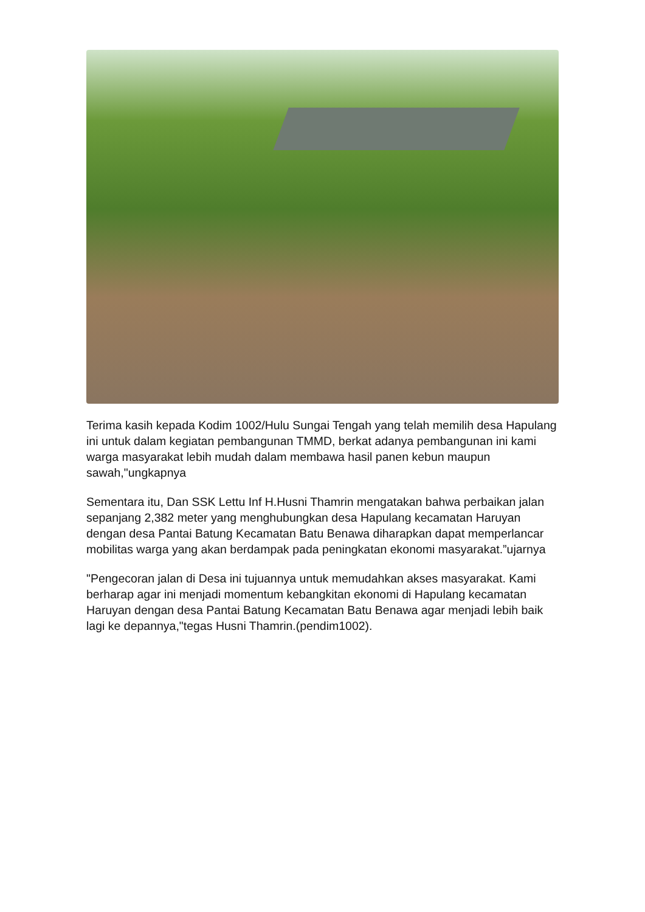Terima kasih kepada Kodim 1002/Hulu Sungai Tengah yang telah memilih desa Hapulang ini untuk dalam kegiatan pembangunan TMMD, berkat adanya pembangunan ini kami warga masyarakat lebih mudah dalam membawa hasil panen kebun maupun sawah,"ungkapnya
Sementara itu, Dan SSK Lettu Inf H.Husni Thamrin mengatakan bahwa perbaikan jalan sepanjang 2,382 meter yang menghubungkan desa Hapulang kecamatan Haruyan dengan desa Pantai Batung Kecamatan Batu Benawa diharapkan dapat memperlancar mobilitas warga yang akan berdampak pada peningkatan ekonomi masyarakat.”ujarnya
"Pengecoran jalan di Desa ini tujuannya untuk memudahkan akses masyarakat. Kami berharap agar ini menjadi momentum kebangkitan ekonomi di Hapulang kecamatan Haruyan dengan desa Pantai Batung Kecamatan Batu Benawa agar menjadi lebih baik lagi ke depannya,"tegas Husni Thamrin.(pendim1002).